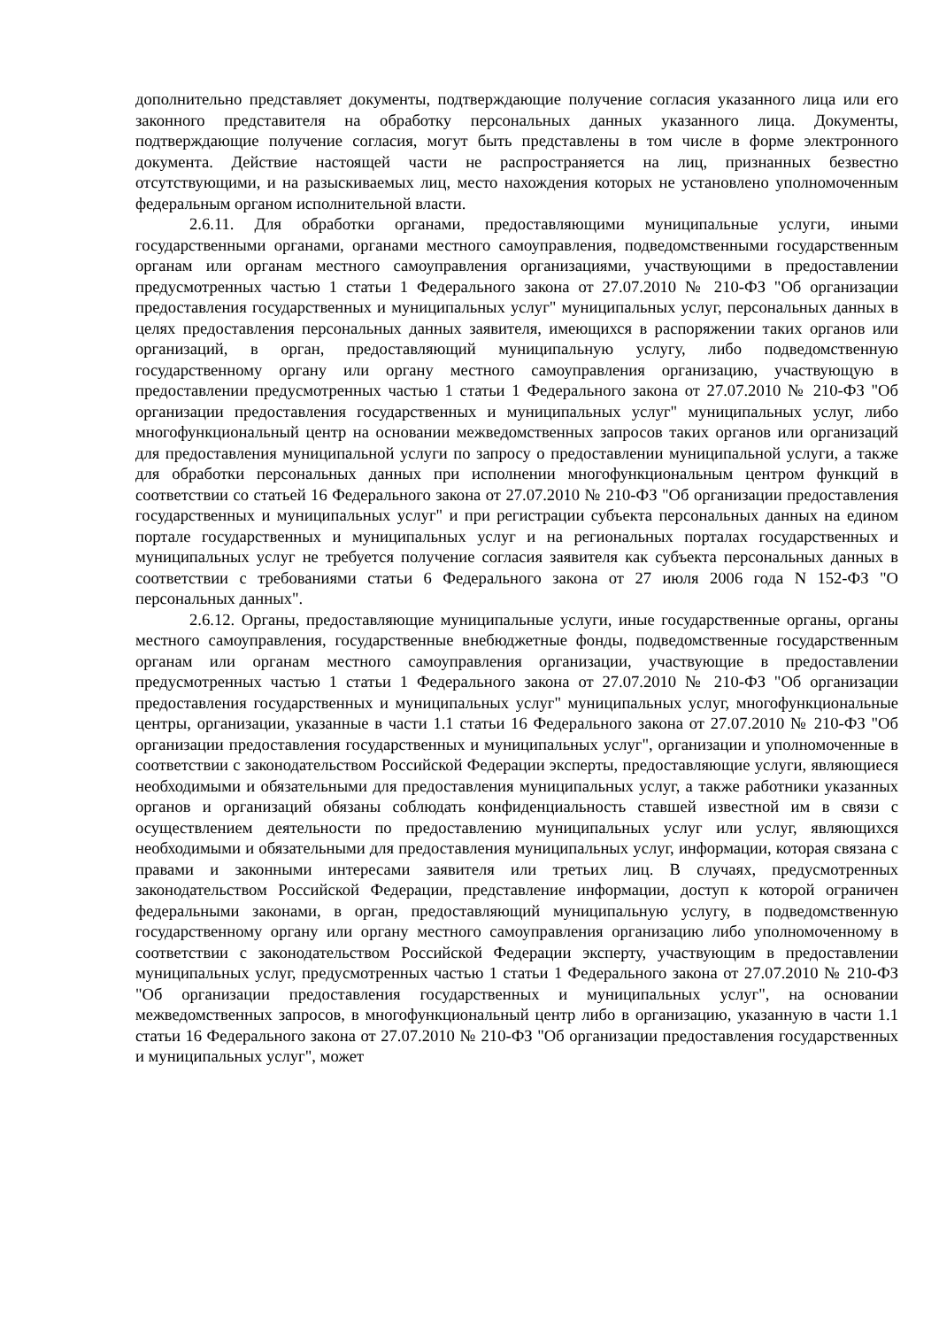дополнительно представляет документы, подтверждающие получение согласия указанного лица или его законного представителя на обработку персональных данных указанного лица. Документы, подтверждающие получение согласия, могут быть представлены в том числе в форме электронного документа. Действие настоящей части не распространяется на лиц, признанных безвестно отсутствующими, и на разыскиваемых лиц, место нахождения которых не установлено уполномоченным федеральным органом исполнительной власти.
2.6.11. Для обработки органами, предоставляющими муниципальные услуги, иными государственными органами, органами местного самоуправления, подведомственными государственным органам или органам местного самоуправления организациями, участвующими в предоставлении предусмотренных частью 1 статьи 1 Федерального закона от 27.07.2010 № 210-ФЗ "Об организации предоставления государственных и муниципальных услуг" муниципальных услуг, персональных данных в целях предоставления персональных данных заявителя, имеющихся в распоряжении таких органов или организаций, в орган, предоставляющий муниципальную услугу, либо подведомственную государственному органу или органу местного самоуправления организацию, участвующую в предоставлении предусмотренных частью 1 статьи 1 Федерального закона от 27.07.2010 № 210-ФЗ "Об организации предоставления государственных и муниципальных услуг" муниципальных услуг, либо многофункциональный центр на основании межведомственных запросов таких органов или организаций для предоставления муниципальной услуги по запросу о предоставлении муниципальной услуги, а также для обработки персональных данных при исполнении многофункциональным центром функций в соответствии со статьей 16 Федерального закона от 27.07.2010 № 210-ФЗ "Об организации предоставления государственных и муниципальных услуг" и при регистрации субъекта персональных данных на едином портале государственных и муниципальных услуг и на региональных порталах государственных и муниципальных услуг не требуется получение согласия заявителя как субъекта персональных данных в соответствии с требованиями статьи 6 Федерального закона от 27 июля 2006 года N 152-ФЗ "О персональных данных".
2.6.12. Органы, предоставляющие муниципальные услуги, иные государственные органы, органы местного самоуправления, государственные внебюджетные фонды, подведомственные государственным органам или органам местного самоуправления организации, участвующие в предоставлении предусмотренных частью 1 статьи 1 Федерального закона от 27.07.2010 № 210-ФЗ "Об организации предоставления государственных и муниципальных услуг" муниципальных услуг, многофункциональные центры, организации, указанные в части 1.1 статьи 16 Федерального закона от 27.07.2010 № 210-ФЗ "Об организации предоставления государственных и муниципальных услуг", организации и уполномоченные в соответствии с законодательством Российской Федерации эксперты, предоставляющие услуги, являющиеся необходимыми и обязательными для предоставления муниципальных услуг, а также работники указанных органов и организаций обязаны соблюдать конфиденциальность ставшей известной им в связи с осуществлением деятельности по предоставлению муниципальных услуг или услуг, являющихся необходимыми и обязательными для предоставления муниципальных услуг, информации, которая связана с правами и законными интересами заявителя или третьих лиц. В случаях, предусмотренных законодательством Российской Федерации, представление информации, доступ к которой ограничен федеральными законами, в орган, предоставляющий муниципальную услугу, в подведомственную государственному органу или органу местного самоуправления организацию либо уполномоченному в соответствии с законодательством Российской Федерации эксперту, участвующим в предоставлении муниципальных услуг, предусмотренных частью 1 статьи 1 Федерального закона от 27.07.2010 № 210-ФЗ "Об организации предоставления государственных и муниципальных услуг", на основании межведомственных запросов, в многофункциональный центр либо в организацию, указанную в части 1.1 статьи 16 Федерального закона от 27.07.2010 № 210-ФЗ "Об организации предоставления государственных и муниципальных услуг", может